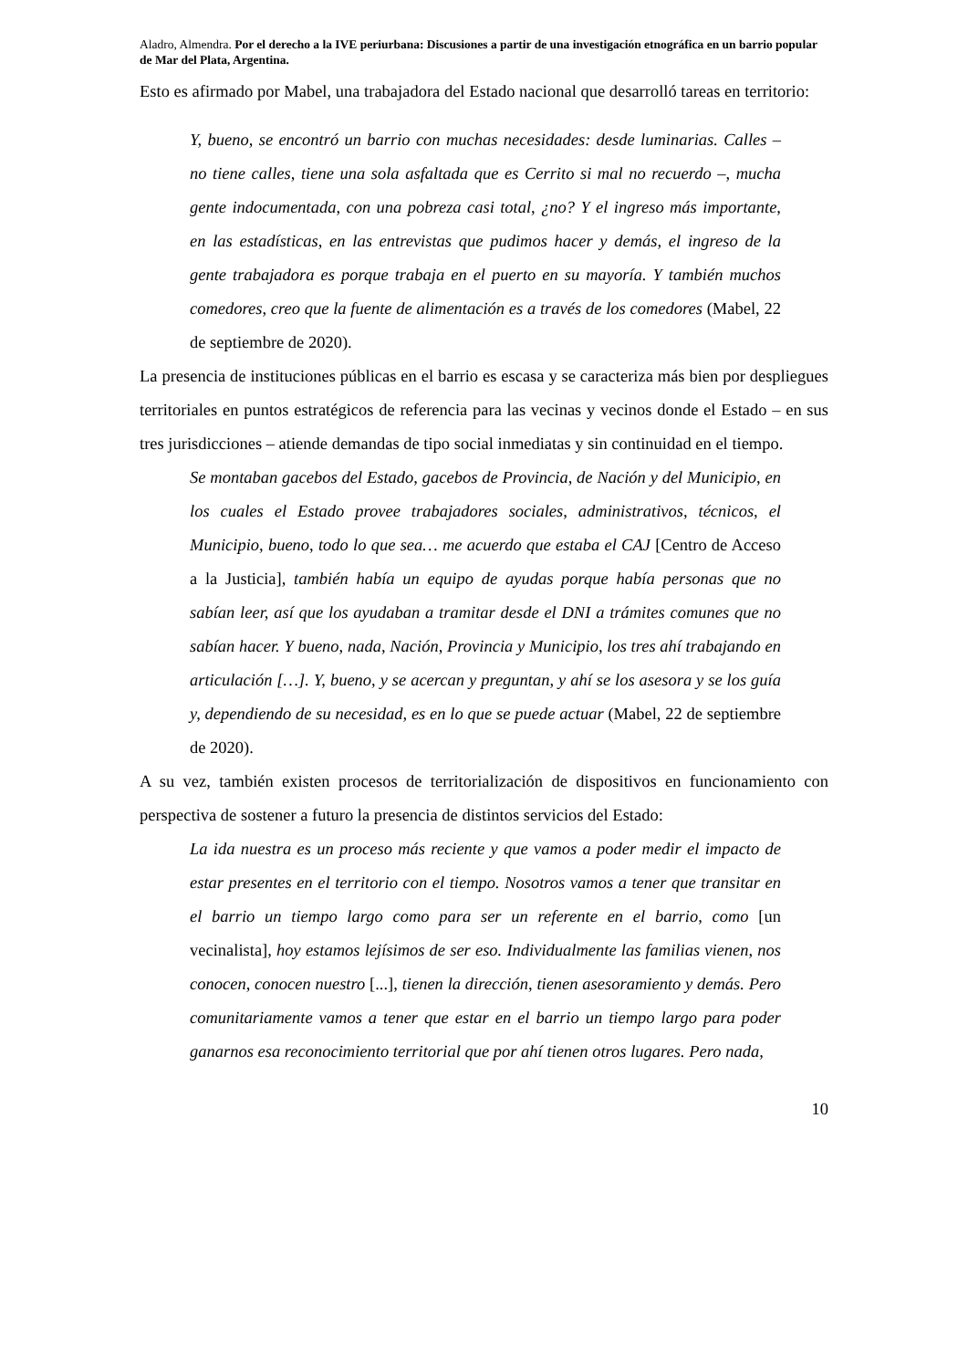Aladro, Almendra. Por el derecho a la IVE periurbana: Discusiones a partir de una investigación etnográfica en un barrio popular de Mar del Plata, Argentina.
Esto es afirmado por Mabel, una trabajadora del Estado nacional que desarrolló tareas en territorio:
Y, bueno, se encontró un barrio con muchas necesidades: desde luminarias. Calles – no tiene calles, tiene una sola asfaltada que es Cerrito si mal no recuerdo –, mucha gente indocumentada, con una pobreza casi total, ¿no? Y el ingreso más importante, en las estadísticas, en las entrevistas que pudimos hacer y demás, el ingreso de la gente trabajadora es porque trabaja en el puerto en su mayoría. Y también muchos comedores, creo que la fuente de alimentación es a través de los comedores (Mabel, 22 de septiembre de 2020).
La presencia de instituciones públicas en el barrio es escasa y se caracteriza más bien por despliegues territoriales en puntos estratégicos de referencia para las vecinas y vecinos donde el Estado – en sus tres jurisdicciones – atiende demandas de tipo social inmediatas y sin continuidad en el tiempo.
Se montaban gacebos del Estado, gacebos de Provincia, de Nación y del Municipio, en los cuales el Estado provee trabajadores sociales, administrativos, técnicos, el Municipio, bueno, todo lo que sea… me acuerdo que estaba el CAJ [Centro de Acceso a la Justicia], también había un equipo de ayudas porque había personas que no sabían leer, así que los ayudaban a tramitar desde el DNI a trámites comunes que no sabían hacer. Y bueno, nada, Nación, Provincia y Municipio, los tres ahí trabajando en articulación […]. Y, bueno, y se acercan y preguntan, y ahí se los asesora y se los guía y, dependiendo de su necesidad, es en lo que se puede actuar (Mabel, 22 de septiembre de 2020).
A su vez, también existen procesos de territorialización de dispositivos en funcionamiento con perspectiva de sostener a futuro la presencia de distintos servicios del Estado:
La ida nuestra es un proceso más reciente y que vamos a poder medir el impacto de estar presentes en el territorio con el tiempo. Nosotros vamos a tener que transitar en el barrio un tiempo largo como para ser un referente en el barrio, como [un vecinalista], hoy estamos lejísimos de ser eso. Individualmente las familias vienen, nos conocen, conocen nuestro [...], tienen la dirección, tienen asesoramiento y demás. Pero comunitariamente vamos a tener que estar en el barrio un tiempo largo para poder ganarnos esa reconocimiento territorial que por ahí tienen otros lugares. Pero nada,
10